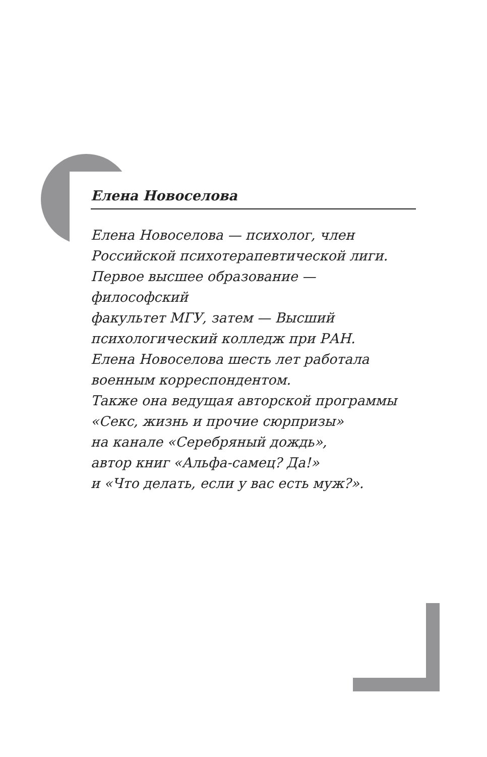Елена Новоселова
Елена Новоселова — психолог, член
Российской психотерапевтической лиги.
Первое высшее образование — философский
факультет МГУ, затем — Высший
психологический колледж при РАН.
Елена Новоселова шесть лет работала
военным корреспондентом.
Также она ведущая авторской программы
«Секс, жизнь и прочие сюрпризы»
на канале «Серебряный дождь»,
автор книг «Альфа-самец? Да!»
и «Что делать, если у вас есть муж?».